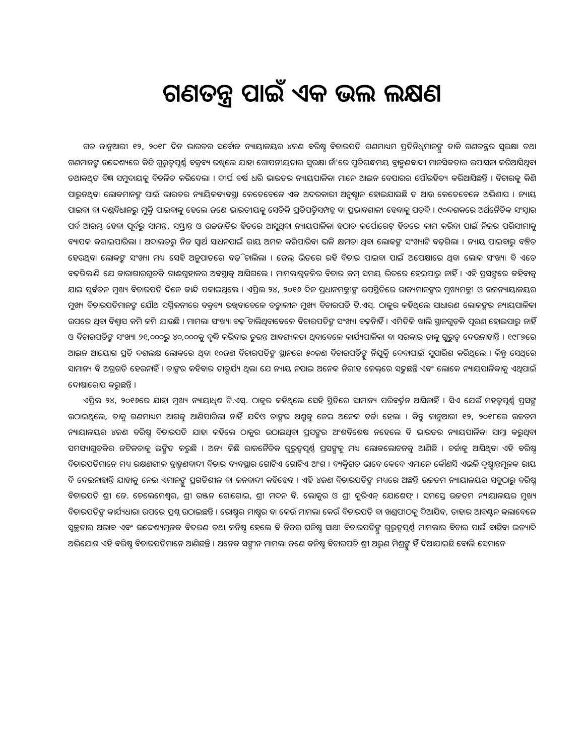ଗଣତନ୍ତ୍ର ପାଇଁ ଏକ ଭଲ ଲକ୍ଷଣ
ଗତ ଜାନୁଆରୀ ୧୨, ୨୦୧୮ ଦିନ ଭାରତର ସର୍ବୋଚ୍ଚ ନ୍ୟାୟାଳୟର ୪ଜଣ ବରିଷ୍ଠ ବିଚାରପତି ଗଣମାଧ୍ୟମ ପ୍ରତିନିଧିମାନଙ୍କୁ ଡାକି ଗଣତନ୍ତ୍ରର ସୁରକ୍ଷା ତଥା ଗଣମାନଙ୍କ ଉଦ୍ଦେଶ୍ୟରେ କିଛି ଗୁରୁତ୍ୱପୂର୍ଣ୍ଣ ବକ୍ତବ୍ୟ ରଖିଲେ ଯାହା ଗୋପନୀୟତାର ସୁରକ୍ଷା ନାଁ'ରେ ପୁତିଗନ୍ଧମୟ ବ୍ରାହ୍ମଣବାଦୀ ମାନସିକତାର ଉପାସନା କରିଆସିଥିବା ତଥାକଥିତ ବିଜ୍ଞ ସମୁଦାୟକୁ ବିଚଳିତ କରିଦେଲା । ଦୀର୍ଘ ବର୍ଷ ଧରି ଭାରତର ନ୍ୟାୟପାଳିକା ମାନେ ଆଇନ ବେପାରର ପୌରହିତ୍ୟ କରିଆସିଛନ୍ତି । ବିଚାରକୁ କିଣି ପାରୁନଥିବା ଲୋକମାନଙ୍କ ପାଇଁ ଭାରତର ନ୍ୟାୟିକବ୍ୟବସ୍ଥା କେତେବେଳେ ଏକ ଅଦରକାରୀ ଅନୁଷ୍ଠାନ ହୋଇଯାଇଛି ତ ଆଉ କେତେବେଳେ ଅଭିଶାପ । ନ୍ୟାୟ ପାଇବା ବା ଦଣ୍ଡବିଧାନରୁ ମୁକ୍ତି ପାଇବାକୁ ହେଲେ ଜଣେ ଭାରତୀୟକୁ ସେତିକି ପ୍ରତିପତ୍ତିସମ୍ପନ୍ନ ବା ପ୍ରଭାବଶାଳୀ ହେବାକୁ ପଡ଼ିବ । ୯୦ଦଶକରେ ଅର୍ଥନୈତିକ ସଂସ୍କାର ପର୍ବ ଆରମ୍ଭ ହେବା ପୂର୍ବରୁ ସାମନ୍ତ, ସମ୍ଭ୍ରାନ୍ତ ଓ ଉଚ୍ଚଜାତିର ହିତରେ ଆସୁଥିବା ନ୍ୟାୟପାଳିକା ହଠାତ କର୍ପୋରେଟ୍ ହିତରେ କାମ କରିବା ପାଇଁ ନିଜର ପରିସୀମାକୁ ବ୍ୟାପକ କରାଇପାରିଲା । ଅଦାଲତରୁ ନିଜ ସ୍ୱାର୍ଥ ସାଧନପାଇଁ ରାୟ ଅମଳ କରିପାରିବା ଭଳି କ୍ଷମତା ଥିବା ଲୋକଙ୍କ ସଂଖ୍ୟାଟି ବଢ଼ିଗଲା । ନ୍ୟାୟ ପାଇବାରୁ ବଞ୍ଚିତ ହେଉଥିବା ଲୋକଙ୍କ ସଂଖ୍ୟା ମଧ୍ୟ ସେହି ଅନୁପାତରେ ବଢ଼ି ଚାଲିଲା । ଜେଲ୍ ଭିତରେ ରହି ବିଚାର ପାଇବା ପାଇଁ ଅପେକ୍ଷାରେ ଥିବା ଲୋକ ସଂଖ୍ୟା ବି ଏତେ ବଢ଼ିଗଲାଣି ଯେ କାରାଗାରଗୁଡ଼ିକ ଗାଈଗୁହାଳର ଅବସ୍ଥାକୁ ଆସିଗଲେ । ମାମଲାଗୁଡ଼ିକର ବିଚାର କମ୍ ସମୟ ଭିତରେ ହେଇପାରୁ ନାହିଁ । ଏହି ପ୍ରସଙ୍ଗରେ କହିବାକୁ ଯାଇ ପୂର୍ବତନ ମୁଖ୍ୟ ବିଚାରପତି ଦିନେ କାନ୍ଦି ପକାଇଥିଲେ । ଏପ୍ରିଲ ୨୪, ୨୦୧୬ ଦିନ ପ୍ରଧାନମନ୍ତ୍ରୀଙ୍କ ଉପସ୍ଥିତିରେ ରାଜ୍ୟମାନଙ୍କର ମୁଖ୍ୟମନ୍ତ୍ରୀ ଓ ଉଚ୍ଚନ୍ୟାୟାଳୟର ମୁଖ୍ୟ ବିଚାରପତିମାନଙ୍କ ଯୌଥ ସମ୍ମିଳନୀରେ ବକ୍ତବ୍ୟ ରଖିବାବେଳେ ତତ୍କାଳୀନ ମୁଖ୍ୟ ବିଚାରପତି ଟି.ଏସ୍. ଠାକୁର କହିଥିଲେ ସାଧାରଣ ଲୋକଙ୍କର ନ୍ୟାୟପାଳିକା ଉପରେ ଥିବା ବିଶ୍ୱାସ କମି କମି ଯାଉଛି । ମାମଲା ସଂଖ୍ୟା ବଢ଼ି ଚାଲିଥିବାବେଳେ ବିଚାରପତିଙ୍କ ସଂଖ୍ୟା ବଢ଼ିନାହିଁ । ଏମିତିକି ଖାଲି ସ୍ଥାନଗୁଡ଼ିକ ପୂରଣ ହୋଇପାରୁ ନାହିଁ ଓ ବିଚାରପତିଙ୍କ ସଂଖ୍ୟା ୨୧,୦୦୦ରୁ ୪୦,୦୦୦କୁ ବୃଦ୍ଧି କରିବାର ତୁରନ୍ତ ଆବଶ୍ୟକତା ଥିବାବେଳେ କାର୍ଯ୍ୟପାଳିକା ବା ସରକାର ତାକୁ ଗୁରୁତ୍ୱ ଦେଉନାହାନ୍ତି । ୧୯୮୭ରେ ଆଇନ ଆୟୋଗ ପ୍ରତି ଦଶଲକ୍ଷ ଲୋକରେ ଥିବା ୧୦ଜଣ ବିଚାରପତିଙ୍କ ସ୍ଥାନରେ ୫୦ଜଣ ବିଚାରପତିଙ୍କୁ ନିଯୁକ୍ତି ଦେବାପାଇଁ ସୁପାରିଶ କରିଥିଲେ । କିନ୍ତୁ ସେଥିରେ ସାମାନ୍ୟ ବି ଅଗ୍ରଗତି ହେଉନାହିଁ । ତାଙ୍କର କହିବାର ତାତ୍ପର୍ଯ୍ୟ ଥିଲା ଯେ ନ୍ୟାୟ ନପାଇ ଅନେକ ନିରୀହ ଜେଲ୍‌ରେ ସଢୁଛନ୍ତି ଏବଂ ଲୋକେ ନ୍ୟାୟପାଳିକାକୁ ଏଥିପାଇଁ ଦୋଷାରୋପ କରୁଛନ୍ତି ।
ଏପ୍ରିଲ ୨୪, ୨୦୧୬ରେ ଯାହା ମୁଖ୍ୟ ନ୍ୟାୟାଧିଶ ଟି.ଏସ୍. ଠାକୁର କହିଥିଲେ ସେହି ସ୍ଥିତିରେ ସାମାନ୍ୟ ପରିବର୍ତ୍ତନ ଆସିନାହିଁ । ସିଏ ଯେଉଁ ମହତ୍ୱପୂର୍ଣ୍ଣ ପ୍ରସଙ୍ଗ ଉଠାଇଥିଲେ, ତାକୁ ଗଣମାଧ୍ୟମ ଆଗକୁ ଆଣିପାରିଲା ନାହିଁ ଯଦିଓ ତାଙ୍କର ଅଶ୍ରୁକୁ ନେଇ ଅନେକ ଚର୍ଚ୍ଚା ହେଲା । କିନ୍ତୁ ଜାନୁଆରୀ ୧୨, ୨୦୧୮ରେ ଉଚ୍ଚତମ ନ୍ୟାୟାଳୟର ୪ଜଣ ବରିଷ୍ଠ ବିଚାରପତି ଯାହା କହିଲେ ଠାକୁର ଉଠାଇଥିବା ପ୍ରସଙ୍ଗର ଅଂଶବିଶେଷ ନହେଲେ ବି ଭାରତର ନ୍ୟାୟପାଳିକା ସାମ୍ନା କରୁଥିବା ସମସ୍ୟାଗୁଡ଼ିକର ଜଟିଳତାକୁ ଇଙ୍ଗିତ କରୁଛି । ଅନ୍ୟ କିଛି ରାଜନୈତିକ ଗୁରୁତ୍ୱପୂର୍ଣ୍ଣ ପ୍ରସଙ୍ଗକୁ ମଧ୍ୟ ଲୋକଲୋଚନକୁ ଆଣିଛି । ଚର୍ଚ୍ଚାକୁ ଆସିଥିବା ଏହି ବରିଷ୍ଠ ବିଚାରପତିମାନେ ମଧ୍ୟ ରକ୍ଷଣଶୀଳ ବ୍ରାହ୍ମଣବାଦୀ ବିଚାର ବ୍ୟବସ୍ଥାର ଗୋଟିଏ ଗୋଟିଏ ଅଂଶ । ବ୍ୟକ୍ତିଗତ ଭାବେ କେବେ ଏମାନେ କୌଣସି ଏଭଳି ଦୃଷ୍ଟାନ୍ତମୂଳକ ରାୟ ବି ଦେଇନାହାନ୍ତି ଯାହାକୁ ନେଇ ଏମାନଙ୍କୁ ପ୍ରଗତିଶୀଳ ବା ଜନବାଦୀ କହିହେବ । ଏହି ୪ଜଣ ବିଚାରପତିଙ୍କ ମଧ୍ୟରେ ଅଛନ୍ତି ଉଚ୍ଚତମ ନ୍ୟାୟାଳୟର ସବୁଠାରୁ ବରିଷ୍ଠ ବିଚାରପତି ଶ୍ରୀ ଜେ. ଚେଲେମେଶ୍ୱର, ଶ୍ରୀ ରଞ୍ଜନ ଗୋଗୋଇ, ଶ୍ରୀ ମଦନ ବି. ଲୋକୁର ଓ ଶ୍ରୀ କୁରିଏନ୍ ଯୋଶେଫ୍ । ସମସ୍ତେ ଉଚ୍ଚତମ ନ୍ୟାୟାଳୟର ମୁଖ୍ୟ ବିଚାରପତିଙ୍କ କାର୍ଯ୍ୟଧାରା ଉପରେ ପ୍ରଶ୍ନ ଉଠାଇଛନ୍ତି । ରୋଷ୍ଟର ମାଷ୍ଟର ବା କେଉଁ ମାମଲା କେଉଁ ବିଚାରପତି ବା ଖଣ୍ଡପୀଠକୁ ଦିଆଯିବ, ତାହାର ଆବଣ୍ଟନ କଲାବେଳେ ସ୍ୱଚ୍ଛତାର ଅଭାବ ଏବଂ ଉଦ୍ଦେଶ୍ୟମୂଳକ ବିତରଣ ତଥା କନିଷ୍ଠ ହେଲେ ବି ନିଜର ଘନିଷ୍ଠ ସାଥୀ ବିଚାରପତିଙ୍କୁ ଗୁରୁତ୍ୱପୂର୍ଣ୍ଣ ମାମଲାର ବିଚାର ପାଇଁ ବାଛିବା ଇତ୍ୟାଦି ଅଭିଯୋଗ ଏହି ବରିଷ୍ଠ ବିଚାରପତିମାନେ ଆଣିଛନ୍ତି । ଅନେକ ସଙ୍ଗୀନ ମାମଲା ଜଣେ କନିଷ୍ଠ ବିଚାରପତି ଶ୍ରୀ ଅରୁଣ ମିଶ୍ରଙ୍କୁ ହିଁ ଦିଆଯାଇଛି ବୋଲି ସେମାନେ